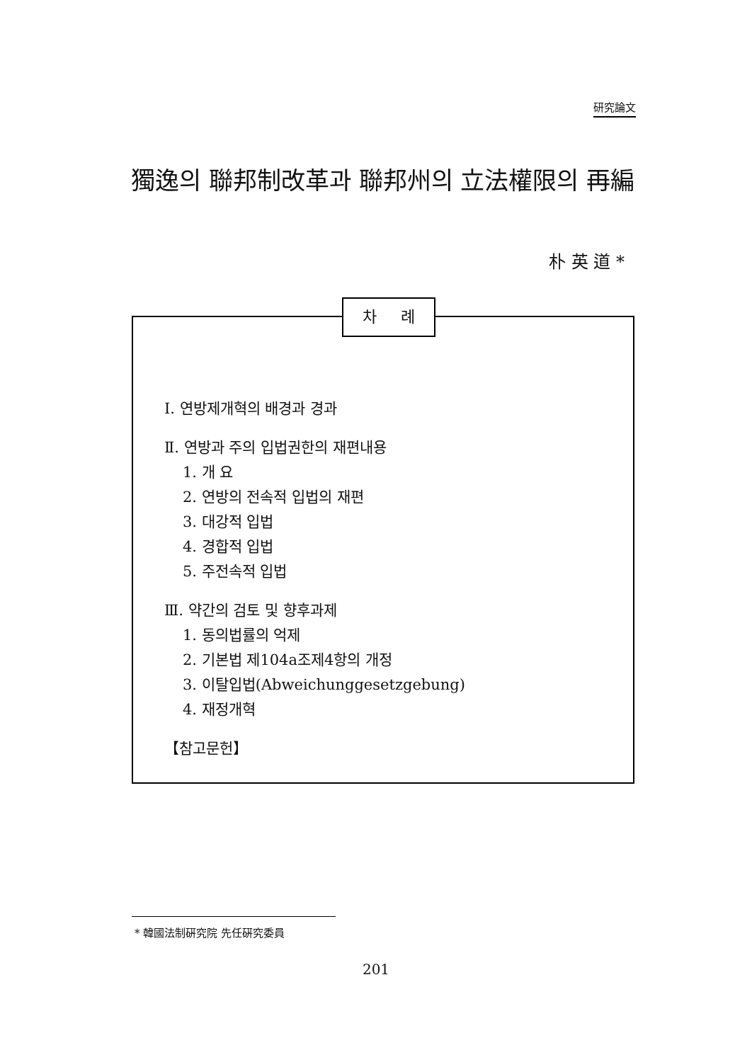研究論文
獨逸의 聯邦制改革과 聯邦州의 立法權限의 再編
朴 英 道 *
차 례
Ⅰ. 연방제개혁의 배경과 경과
Ⅱ. 연방과 주의 입법권한의 재편내용
1. 개 요
2. 연방의 전속적 입법의 재편
3. 대강적 입법
4. 경합적 입법
5. 주전속적 입법
Ⅲ. 약간의 검토 및 향후과제
1. 동의법률의 억제
2. 기본법 제104a조제4항의 개정
3. 이탈입법(Abweichunggesetzgebung)
4. 재정개혁
【참고문헌】
* 韓國法制硏究院 先任硏究委員
201